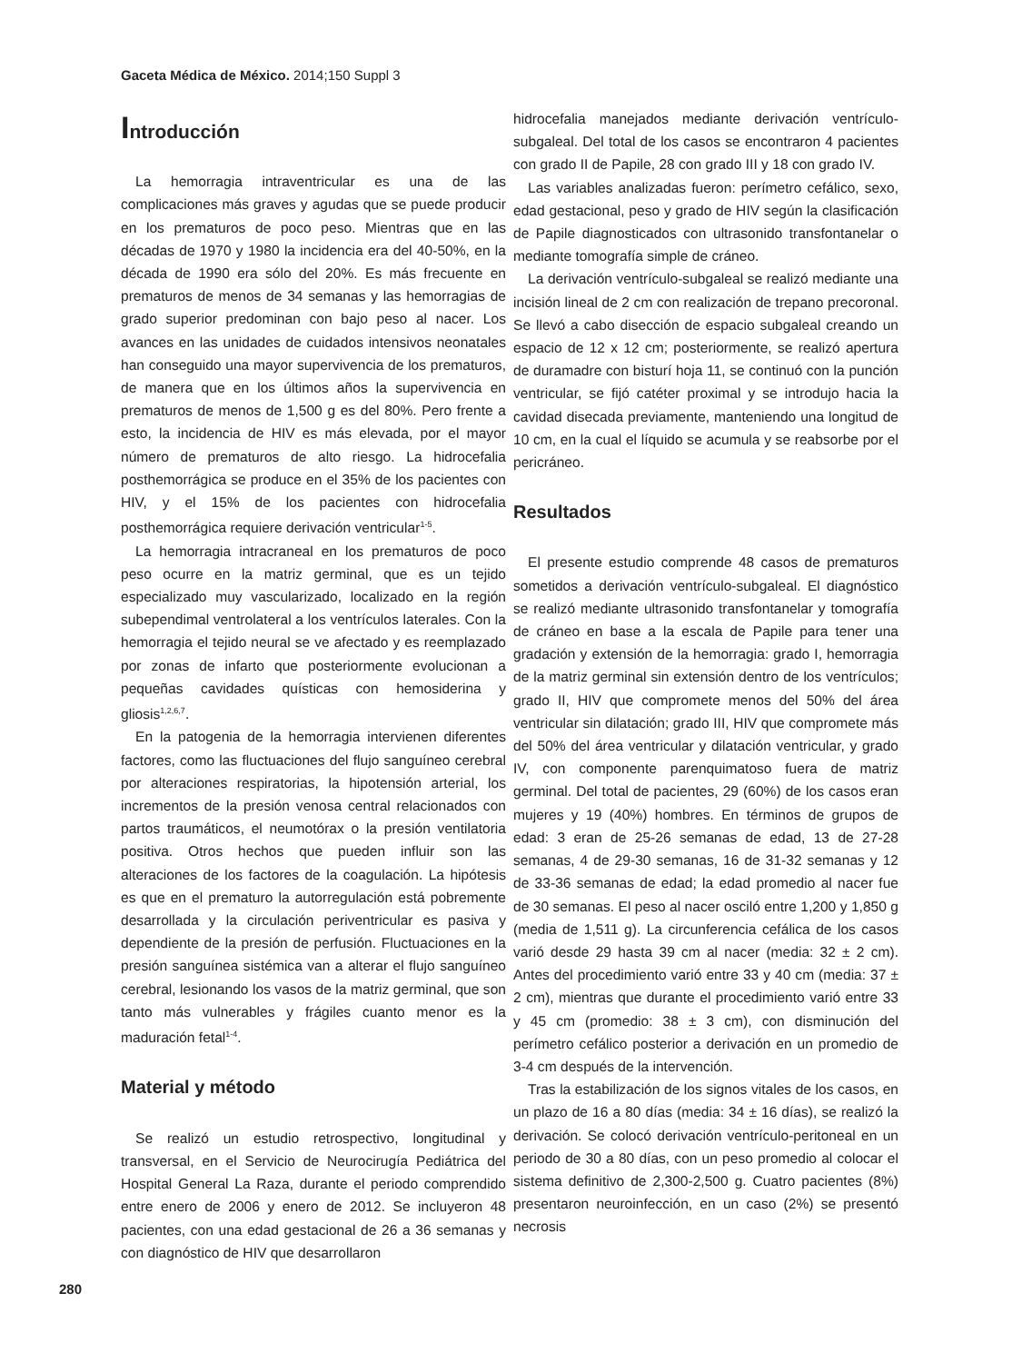Gaceta Médica de México. 2014;150 Suppl 3
Introducción
La hemorragia intraventricular es una de las complicaciones más graves y agudas que se puede producir en los prematuros de poco peso. Mientras que en las décadas de 1970 y 1980 la incidencia era del 40-50%, en la década de 1990 era sólo del 20%. Es más frecuente en prematuros de menos de 34 semanas y las hemorragias de grado superior predominan con bajo peso al nacer. Los avances en las unidades de cuidados intensivos neonatales han conseguido una mayor supervivencia de los prematuros, de manera que en los últimos años la supervivencia en prematuros de menos de 1,500 g es del 80%. Pero frente a esto, la incidencia de HIV es más elevada, por el mayor número de prematuros de alto riesgo. La hidrocefalia posthemorrágica se produce en el 35% de los pacientes con HIV, y el 15% de los pacientes con hidrocefalia posthemorrágica requiere derivación ventricular<sup>1-5</sup>.
La hemorragia intracraneal en los prematuros de poco peso ocurre en la matriz germinal, que es un tejido especializado muy vascularizado, localizado en la región subependimal ventrolateral a los ventrículos laterales. Con la hemorragia el tejido neural se ve afectado y es reemplazado por zonas de infarto que posteriormente evolucionan a pequeñas cavidades quísticas con hemosiderina y gliosis<sup>1,2,6,7</sup>.
En la patogenia de la hemorragia intervienen diferentes factores, como las fluctuaciones del flujo sanguíneo cerebral por alteraciones respiratorias, la hipotensión arterial, los incrementos de la presión venosa central relacionados con partos traumáticos, el neumotórax o la presión ventilatoria positiva. Otros hechos que pueden influir son las alteraciones de los factores de la coagulación. La hipótesis es que en el prematuro la autorregulación está pobremente desarrollada y la circulación periventricular es pasiva y dependiente de la presión de perfusión. Fluctuaciones en la presión sanguínea sistémica van a alterar el flujo sanguíneo cerebral, lesionando los vasos de la matriz germinal, que son tanto más vulnerables y frágiles cuanto menor es la maduración fetal<sup>1-4</sup>.
Material y método
Se realizó un estudio retrospectivo, longitudinal y transversal, en el Servicio de Neurocirugía Pediátrica del Hospital General La Raza, durante el periodo comprendido entre enero de 2006 y enero de 2012. Se incluyeron 48 pacientes, con una edad gestacional de 26 a 36 semanas y con diagnóstico de HIV que desarrollaron
hidrocefalia manejados mediante derivación ventrículo-subgaleal. Del total de los casos se encontraron 4 pacientes con grado II de Papile, 28 con grado III y 18 con grado IV.
Las variables analizadas fueron: perímetro cefálico, sexo, edad gestacional, peso y grado de HIV según la clasificación de Papile diagnosticados con ultrasonido transfontanelar o mediante tomografía simple de cráneo.
La derivación ventrículo-subgaleal se realizó mediante una incisión lineal de 2 cm con realización de trepano precoronal. Se llevó a cabo disección de espacio subgaleal creando un espacio de 12 x 12 cm; posteriormente, se realizó apertura de duramadre con bisturí hoja 11, se continuó con la punción ventricular, se fijó catéter proximal y se introdujo hacia la cavidad disecada previamente, manteniendo una longitud de 10 cm, en la cual el líquido se acumula y se reabsorbe por el pericráneo.
Resultados
El presente estudio comprende 48 casos de prematuros sometidos a derivación ventrículo-subgaleal. El diagnóstico se realizó mediante ultrasonido transfontanelar y tomografía de cráneo en base a la escala de Papile para tener una gradación y extensión de la hemorragia: grado I, hemorragia de la matriz germinal sin extensión dentro de los ventrículos; grado II, HIV que compromete menos del 50% del área ventricular sin dilatación; grado III, HIV que compromete más del 50% del área ventricular y dilatación ventricular, y grado IV, con componente parenquimatoso fuera de matriz germinal. Del total de pacientes, 29 (60%) de los casos eran mujeres y 19 (40%) hombres. En términos de grupos de edad: 3 eran de 25-26 semanas de edad, 13 de 27-28 semanas, 4 de 29-30 semanas, 16 de 31-32 semanas y 12 de 33-36 semanas de edad; la edad promedio al nacer fue de 30 semanas. El peso al nacer osciló entre 1,200 y 1,850 g (media de 1,511 g). La circunferencia cefálica de los casos varió desde 29 hasta 39 cm al nacer (media: 32 ± 2 cm). Antes del procedimiento varió entre 33 y 40 cm (media: 37 ± 2 cm), mientras que durante el procedimiento varió entre 33 y 45 cm (promedio: 38 ± 3 cm), con disminución del perímetro cefálico posterior a derivación en un promedio de 3-4 cm después de la intervención.
Tras la estabilización de los signos vitales de los casos, en un plazo de 16 a 80 días (media: 34 ± 16 días), se realizó la derivación. Se colocó derivación ventrículo-peritoneal en un periodo de 30 a 80 días, con un peso promedio al colocar el sistema definitivo de 2,300-2,500 g. Cuatro pacientes (8%) presentaron neuroinfección, en un caso (2%) se presentó necrosis
280